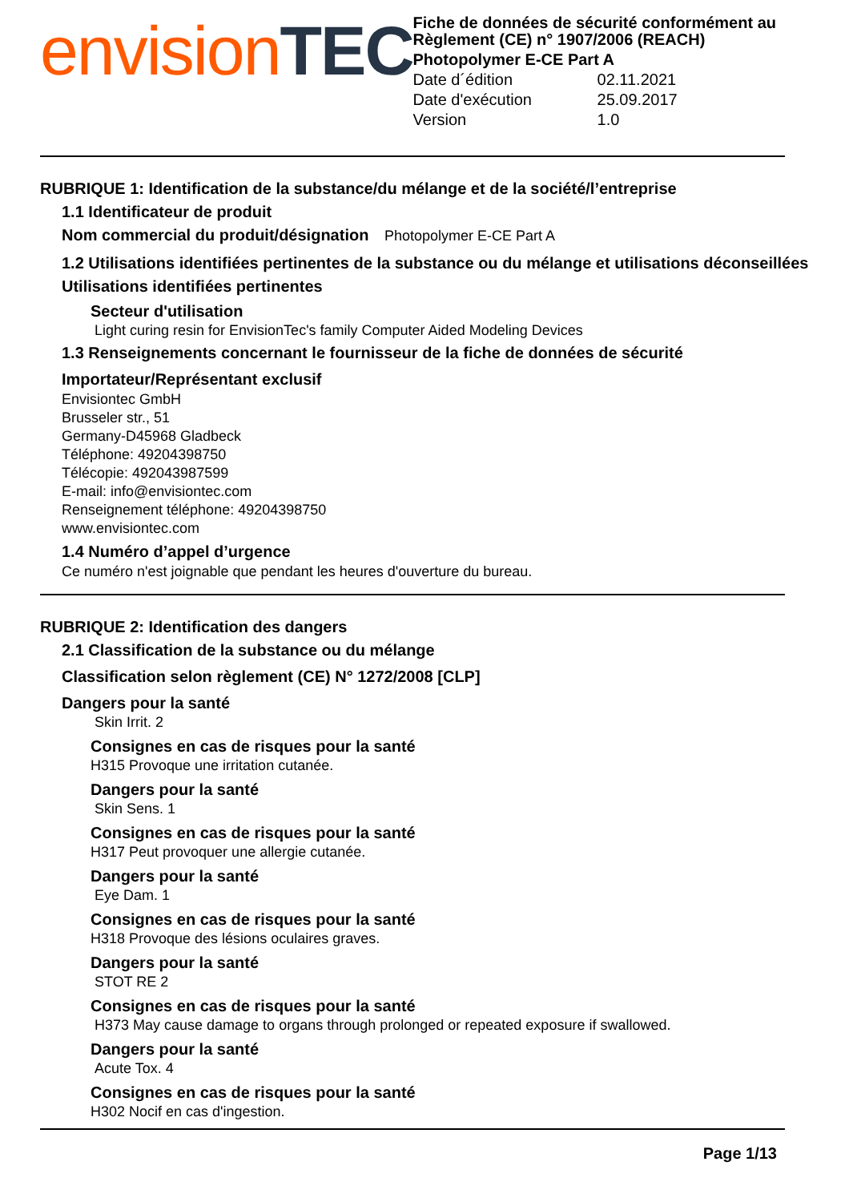envision TEC
Fiche de données de sécurité conformément au Règlement (CE) n° 1907/2006 (REACH)
Photopolymer E-CE Part A
| Date d´édition | 02.11.2021 |
| Date d'exécution | 25.09.2017 |
| Version | 1.0 |
RUBRIQUE 1: Identification de la substance/du mélange et de la société/l’entreprise
1.1 Identificateur de produit
Nom commercial du produit/désignation Photopolymer E-CE Part A
1.2 Utilisations identifiées pertinentes de la substance ou du mélange et utilisations déconseillées
Utilisations identifiées pertinentes
Secteur d'utilisation
Light curing resin for EnvisionTec's family Computer Aided Modeling Devices
1.3 Renseignements concernant le fournisseur de la fiche de données de sécurité
Importateur/Représentant exclusif
Envisiontec GmbH
Brusseler str., 51
Germany-D45968 Gladbeck
Téléphone: 49204398750
Télécopie: 492043987599
E-mail: info@envisiontec.com
Renseignement téléphone: 49204398750
www.envisiontec.com
1.4 Numéro d’appel d’urgence
Ce numéro n'est joignable que pendant les heures d'ouverture du bureau.
RUBRIQUE 2: Identification des dangers
2.1 Classification de la substance ou du mélange
Classification selon règlement (CE) N° 1272/2008 [CLP]
Dangers pour la santé
Skin Irrit. 2
Consignes en cas de risques pour la santé
H315 Provoque une irritation cutanée.
Dangers pour la santé
Skin Sens. 1
Consignes en cas de risques pour la santé
H317 Peut provoquer une allergie cutanée.
Dangers pour la santé
Eye Dam. 1
Consignes en cas de risques pour la santé
H318 Provoque des lésions oculaires graves.
Dangers pour la santé
STOT RE 2
Consignes en cas de risques pour la santé
H373 May cause damage to organs through prolonged or repeated exposure if swallowed.
Dangers pour la santé
Acute Tox. 4
Consignes en cas de risques pour la santé
H302 Nocif en cas d'ingestion.
Page 1/13